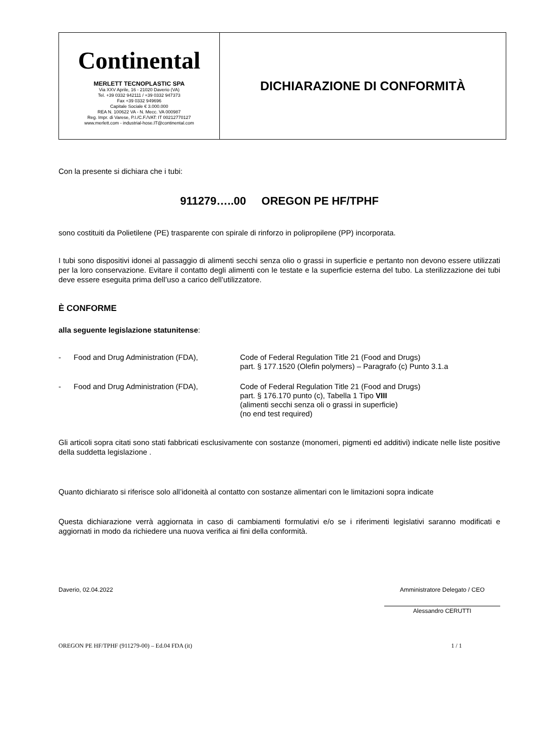| Continental MERLETT TECNOPLASTIC SPA Via XXV Aprile, 16 - 21020 Daverio (VA) Tel. +39 0332 942111 / +39 0332 947373 Fax +39 0332 949696 Capitale Sociale € 3.000.000 REA N. 100622 VA - N. Mecc. VA 000987 Reg. Impr. di Varese, P.I./C.F./VAT: IT 00212770127 www.merlett.com - industrial-hose.IT@continental.com | DICHIARAZIONE DI CONFORMITÀ |
Con la presente si dichiara che i tubi:
911279…..00 OREGON PE HF/TPHF
sono costituiti da Polietilene (PE) trasparente con spirale di rinforzo in polipropilene (PP) incorporata.
I tubi sono dispositivi idonei al passaggio di alimenti secchi senza olio o grassi in superficie e pertanto non devono essere utilizzati per la loro conservazione. Evitare il contatto degli alimenti con le testate e la superficie esterna del tubo. La sterilizzazione dei tubi deve essere eseguita prima dell’uso a carico dell’utilizzatore.
È CONFORME
alla seguente legislazione statunitense:
| - | Food and Drug Administration (FDA), | Code of Federal Regulation Title 21 (Food and Drugs) part. § 177.1520 (Olefin polymers) – Paragrafo (c) Punto 3.1.a |
| - | Food and Drug Administration (FDA), | Code of Federal Regulation Title 21 (Food and Drugs) part. § 176.170 punto (c), Tabella 1 Tipo VIII (alimenti secchi senza oli o grassi in superficie) (no end test required) |
Gli articoli sopra citati sono stati fabbricati esclusivamente con sostanze (monomeri, pigmenti ed additivi) indicate nelle liste positive della suddetta legislazione .
Quanto dichiarato si riferisce solo all’idoneità al contatto con sostanze alimentari con le limitazioni sopra indicate
Questa dichiarazione verrà aggiornata in caso di cambiamenti formulativi e/o se i riferimenti legislativi saranno modificati e aggiornati in modo da richiedere una nuova verifica ai fini della conformità.
Daverio, 02.04.2022 Amministratore Delegato / CEO
Alessandro CERUTTI
OREGON PE HF/TPHF (911279-00) – Ed.04 FDA (it) 1 / 1